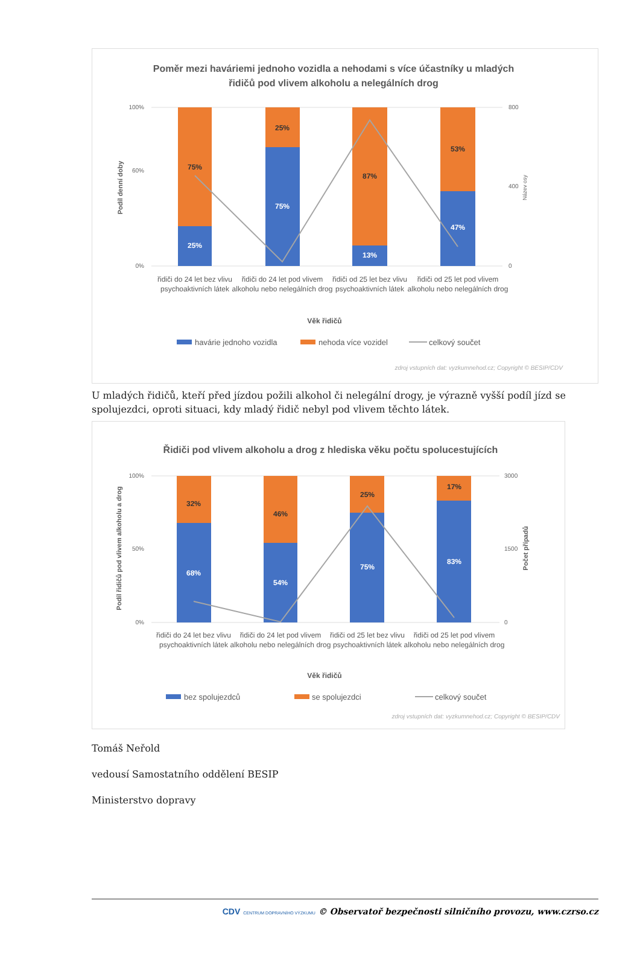Poměr mezi haváriemi jednoho vozidla a nehodami s více účastníky u mladých
řidičů pod vlivem alkoholu a nelegálních drog
100%
60%
0%
800
400
0
Podíl denní doby
Název osy
75%
25%
25%
75%
87%
13%
53%
47%
řidiči do 24 let bez vlivu
psychoaktivních látek
řidiči do 24 let pod vlivem
alkoholu nebo nelegálních drog
řidiči od 25 let bez vlivu
psychoaktivních látek
řidiči od 25 let pod vlivem
alkoholu nebo nelegálních drog
Věk řidičů
havárie jednoho vozidla
nehoda více vozidel
celkový součet
zdroj vstupních dat: vyzkumnehod.cz; Copyright © BESIP/CDV
U mladých řidičů, kteří před jízdou požili alkohol či nelegální drogy, je výrazně vyšší podíl jízd se spolujezdci, oproti situaci, kdy mladý řidič nebyl pod vlivem těchto látek.
Řidiči pod vlivem alkoholu a drog z hlediska věku počtu spolucestujících
100%
50%
0%
3000
1500
0
Podíl řidičů pod vlivem alkoholu a drog
Počet případů
32%
68%
46%
54%
25%
75%
17%
83%
řidiči do 24 let bez vlivu
psychoaktivních látek
řidiči do 24 let pod vlivem
alkoholu nebo nelegálních drog
řidiči od 25 let bez vlivu
psychoaktivních látek
řidiči od 25 let pod vlivem
alkoholu nebo nelegálních drog
Věk řidičů
bez spolujezdců
se spolujezdci
celkový součet
zdroj vstupních dat: vyzkumnehod.cz; Copyright © BESIP/CDV
Tomáš Neřold
vedousí Samostatního oddělení BESIP
Ministerstvo dopravy
CDV CENTRUM DOPRAVNÍHO VÝZKUMU © Observatoř bezpečnosti silničního provozu, www.czrso.cz